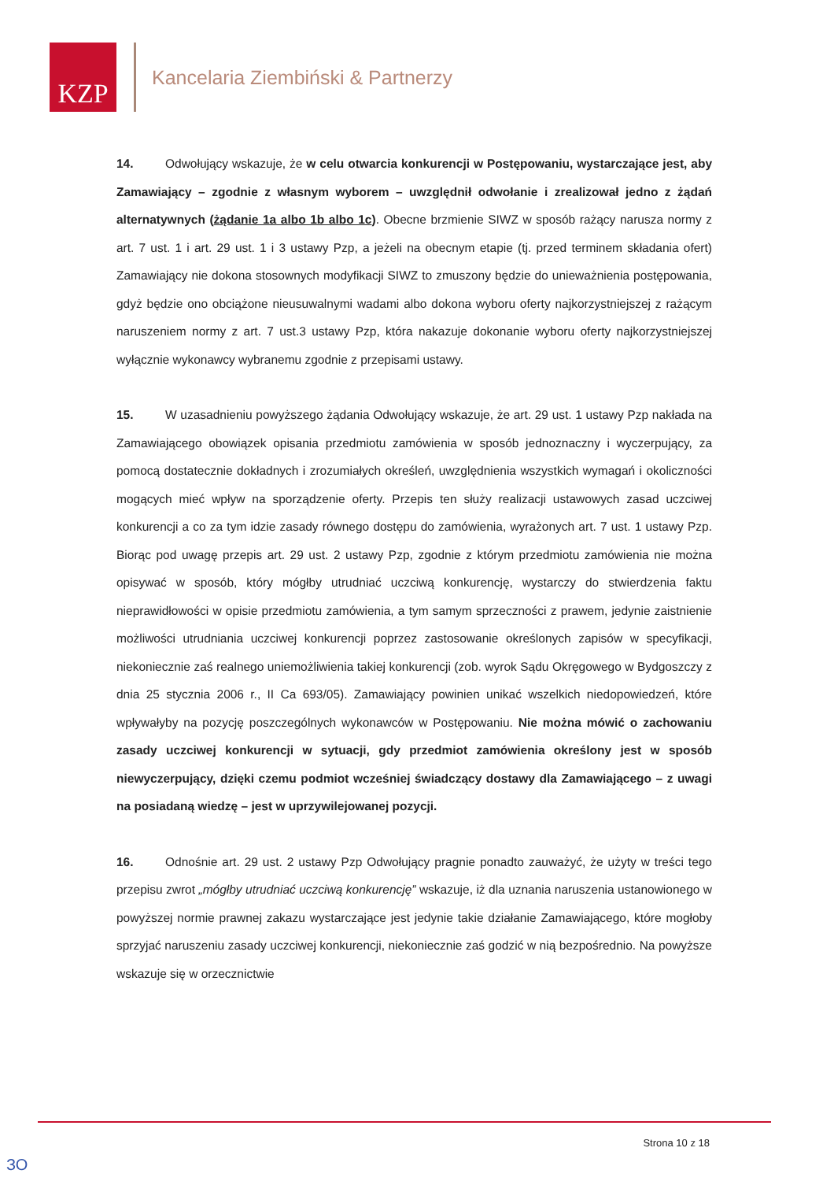KZP
Kancelaria Ziembiński & Partnerzy
14. Odwołujący wskazuje, że w celu otwarcia konkurencji w Postępowaniu, wystarczające jest, aby Zamawiający – zgodnie z własnym wyborem – uwzględnił odwołanie i zrealizował jedno z żądań alternatywnych (żądanie 1a albo 1b albo 1c). Obecne brzmienie SIWZ w sposób rażący narusza normy z art. 7 ust. 1 i art. 29 ust. 1 i 3 ustawy Pzp, a jeżeli na obecnym etapie (tj. przed terminem składania ofert) Zamawiający nie dokona stosownych modyfikacji SIWZ to zmuszony będzie do unieważnienia postępowania, gdyż będzie ono obciążone nieusuwalnymi wadami albo dokona wyboru oferty najkorzystniejszej z rażącym naruszeniem normy z art. 7 ust.3 ustawy Pzp, która nakazuje dokonanie wyboru oferty najkorzystniejszej wyłącznie wykonawcy wybranemu zgodnie z przepisami ustawy.
15. W uzasadnieniu powyższego żądania Odwołujący wskazuje, że art. 29 ust. 1 ustawy Pzp nakłada na Zamawiającego obowiązek opisania przedmiotu zamówienia w sposób jednoznaczny i wyczerpujący, za pomocą dostatecznie dokładnych i zrozumiałych określeń, uwzględnienia wszystkich wymagań i okoliczności mogących mieć wpływ na sporządzenie oferty. Przepis ten służy realizacji ustawowych zasad uczciwej konkurencji a co za tym idzie zasady równego dostępu do zamówienia, wyrażonych art. 7 ust. 1 ustawy Pzp. Biorąc pod uwagę przepis art. 29 ust. 2 ustawy Pzp, zgodnie z którym przedmiotu zamówienia nie można opisywać w sposób, który mógłby utrudniać uczciwą konkurencję, wystarczy do stwierdzenia faktu nieprawidłowości w opisie przedmiotu zamówienia, a tym samym sprzeczności z prawem, jedynie zaistnienie możliwości utrudniania uczciwej konkurencji poprzez zastosowanie określonych zapisów w specyfikacji, niekoniecznie zaś realnego uniemożliwienia takiej konkurencji (zob. wyrok Sądu Okręgowego w Bydgoszczy z dnia 25 stycznia 2006 r., II Ca 693/05). Zamawiający powinien unikać wszelkich niedopowiedzeń, które wpływałyby na pozycję poszczególnych wykonawców w Postępowaniu. Nie można mówić o zachowaniu zasady uczciwej konkurencji w sytuacji, gdy przedmiot zamówienia określony jest w sposób niewyczerpujący, dzięki czemu podmiot wcześniej świadczący dostawy dla Zamawiającego – z uwagi na posiadaną wiedzę – jest w uprzywilejowanej pozycji.
16. Odnośnie art. 29 ust. 2 ustawy Pzp Odwołujący pragnie ponadto zauważyć, że użyty w treści tego przepisu zwrot „mógłby utrudniać uczciwą konkurencję” wskazuje, iż dla uznania naruszenia ustanowionego w powyższej normie prawnej zakazu wystarczające jest jedynie takie działanie Zamawiającego, które mogłoby sprzyjać naruszeniu zasady uczciwej konkurencji, niekoniecznie zaś godzić w nią bezpośrednio. Na powyższe wskazuje się w orzecznictwie
Strona 10 z 18
ЗО